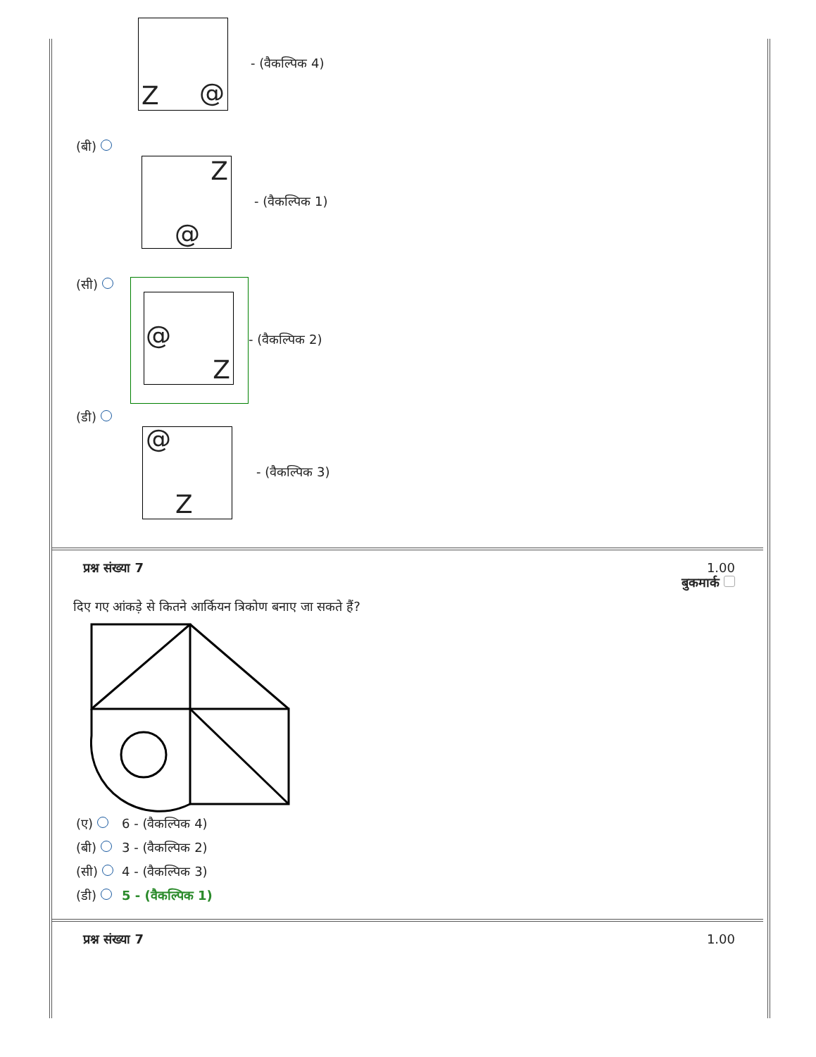Z @
- (वैकल्पिक 4)
(बी)
Z
@
- (वैकल्पिक 1)
(सी)
@
Z
- (वैकल्पिक 2)
(डी)
@
Z
- (वैकल्पिक 3)
प्रश्न संख्या 7 1.00
बुकमार्क
दिए गए आंकड़े से कितने आर्कियन त्रिकोण बनाए जा सकते हैं?
(ए) 6 - (वैकल्पिक 4)
(बी) 3 - (वैकल्पिक 2)
(सी) 4 - (वैकल्पिक 3)
(डी) 5 - (वैकल्पिक 1)
प्रश्न संख्या 7 1.00